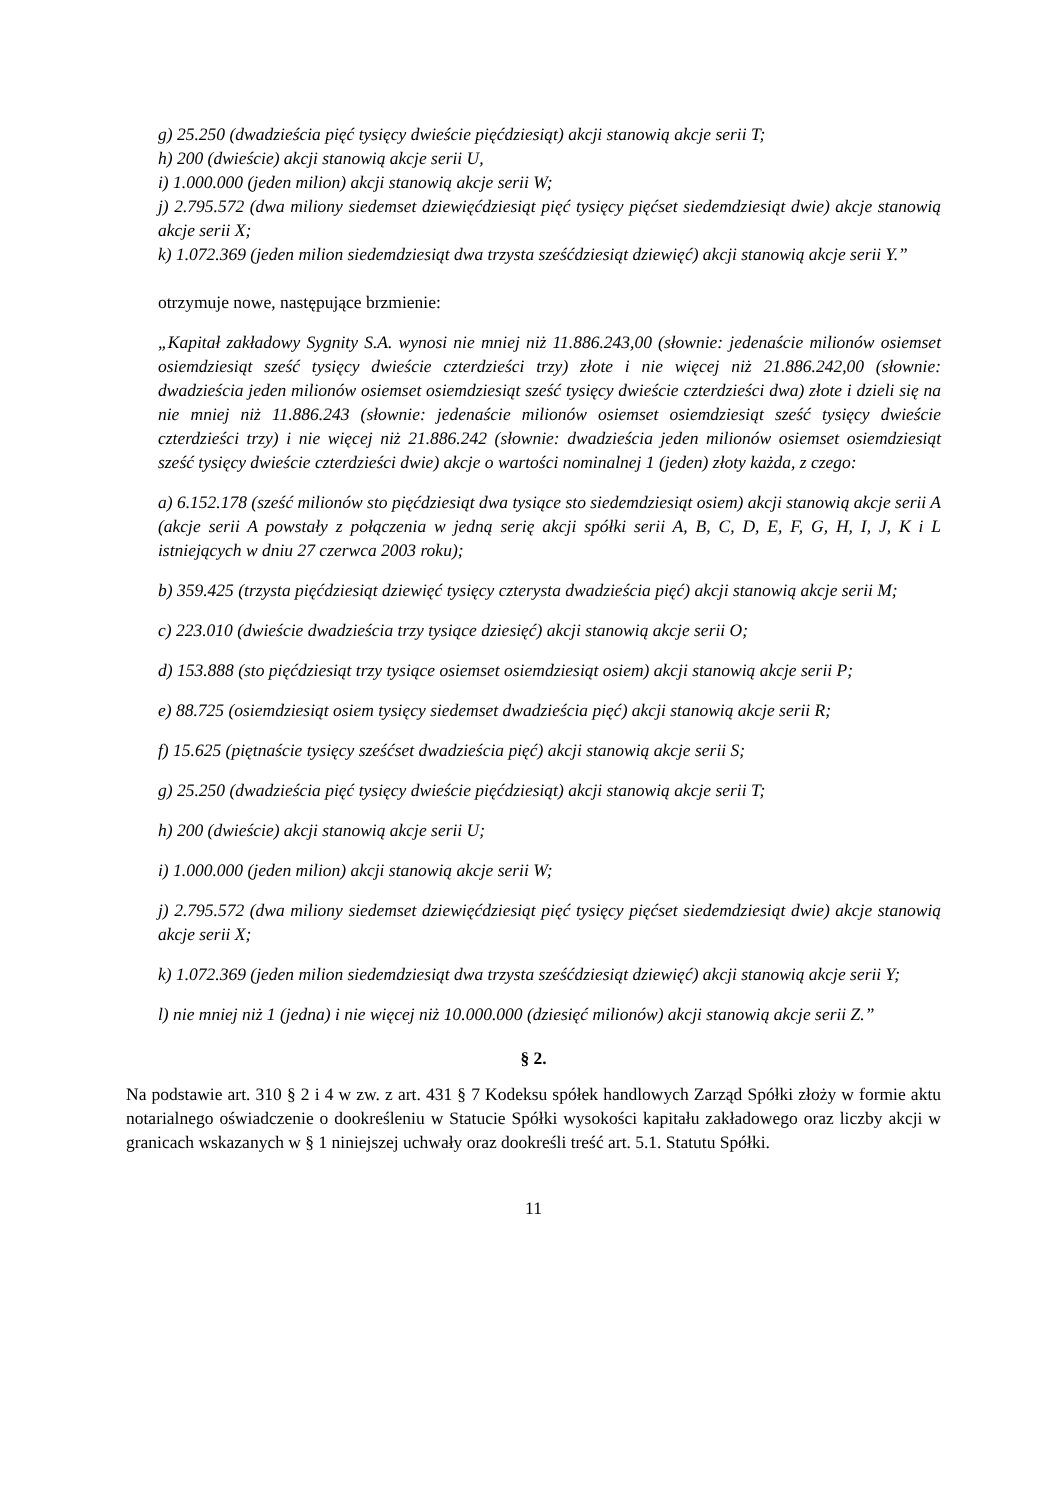g) 25.250 (dwadzieścia pięć tysięcy dwieście pięćdziesiąt) akcji stanowią akcje serii T;
h) 200 (dwieście) akcji stanowią akcje serii U,
i) 1.000.000 (jeden milion) akcji stanowią akcje serii W;
j) 2.795.572 (dwa miliony siedemset dziewięćdziesiąt pięć tysięcy pięćset siedemdziesiąt dwie) akcje stanowią akcje serii X;
k) 1.072.369 (jeden milion siedemdziesiąt dwa trzysta sześćdziesiąt dziewięć) akcji stanowią akcje serii Y.”
otrzymuje nowe, następujące brzmienie:
„Kapitał zakładowy Sygnity S.A. wynosi nie mniej niż 11.886.243,00 (słownie: jedenaście milionów osiemset osiemdziesiąt sześć tysięcy dwieście czterdzieści trzy) złote i nie więcej niż 21.886.242,00 (słownie: dwadzieścia jeden milionów osiemset osiemdziesiąt sześć tysięcy dwieście czterdzieści dwa) złote i dzieli się na nie mniej niż 11.886.243 (słownie: jedenaście milionów osiemset osiemdziesiąt sześć tysięcy dwieście czterdzieści trzy) i nie więcej niż 21.886.242 (słownie: dwadzieścia jeden milionów osiemset osiemdziesiąt sześć tysięcy dwieście czterdzieści dwie) akcje o wartości nominalnej 1 (jeden) złoty każda, z czego:
a) 6.152.178 (sześć milionów sto pięćdziesiąt dwa tysiące sto siedemdziesiąt osiem) akcji stanowią akcje serii A (akcje serii A powstały z połączenia w jedną serię akcji spółki serii A, B, C, D, E, F, G, H, I, J, K i L istniejących w dniu 27 czerwca 2003 roku);
b) 359.425 (trzysta pięćdziesiąt dziewięć tysięcy czterysta dwadzieścia pięć) akcji stanowią akcje serii M;
c) 223.010 (dwieście dwadzieścia trzy tysiące dziesięć) akcji stanowią akcje serii O;
d) 153.888 (sto pięćdziesiąt trzy tysiące osiemset osiemdziesiąt osiem) akcji stanowią akcje serii P;
e) 88.725 (osiemdziesiąt osiem tysięcy siedemset dwadzieścia pięć) akcji stanowią akcje serii R;
f) 15.625 (piętnaście tysięcy sześćset dwadzieścia pięć) akcji stanowią akcje serii S;
g) 25.250 (dwadzieścia pięć tysięcy dwieście pięćdziesiąt) akcji stanowią akcje serii T;
h) 200 (dwieście) akcji stanowią akcje serii U;
i) 1.000.000 (jeden milion) akcji stanowią akcje serii W;
j) 2.795.572 (dwa miliony siedemset dziewięćdziesiąt pięć tysięcy pięćset siedemdziesiąt dwie) akcje stanowią akcje serii X;
k) 1.072.369 (jeden milion siedemdziesiąt dwa trzysta sześćdziesiąt dziewięć) akcji stanowią akcje serii Y;
l) nie mniej niż 1 (jedna) i nie więcej niż 10.000.000 (dziesięć milionów) akcji stanowią akcje serii Z.”
§ 2.
Na podstawie art. 310 § 2 i 4 w zw. z art. 431 § 7 Kodeksu spółek handlowych Zarząd Spółki złoży w formie aktu notarialnego oświadczenie o dookreśleniu w Statucie Spółki wysokości kapitału zakładowego oraz liczby akcji w granicach wskazanych w § 1 niniejszej uchwały oraz dookreśli treść art. 5.1. Statutu Spółki.
11